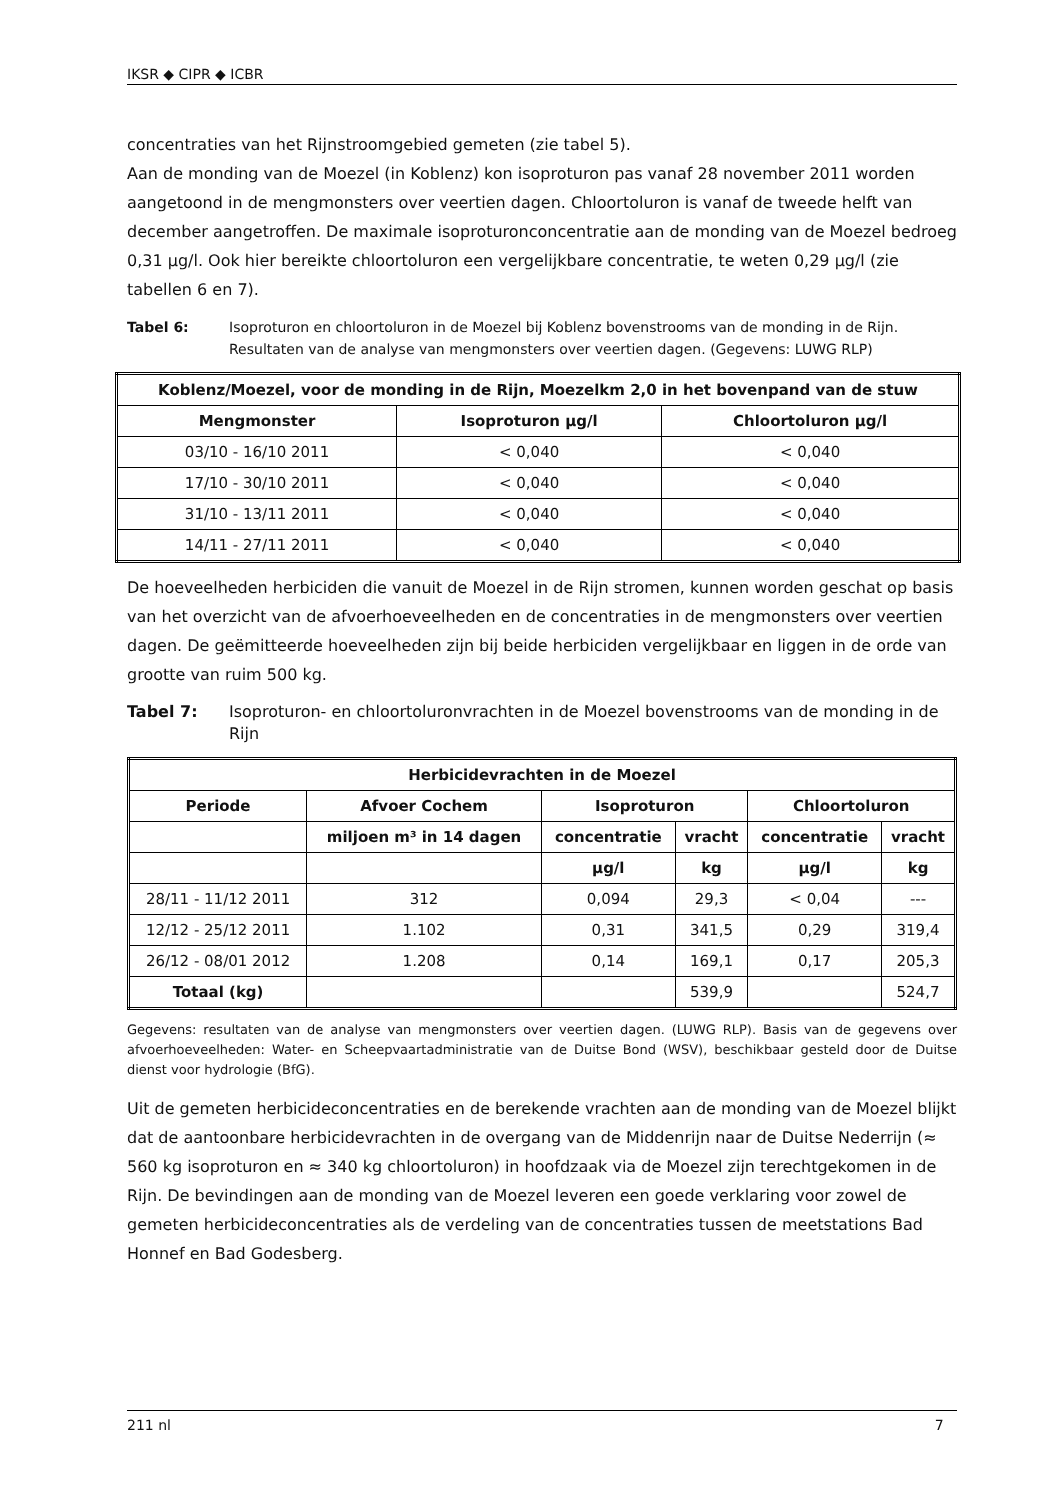IKSR ◆ CIPR ◆ ICBR
concentraties van het Rijnstroomgebied gemeten (zie tabel 5).
Aan de monding van de Moezel (in Koblenz) kon isoproturon pas vanaf 28 november 2011 worden aangetoond in de mengmonsters over veertien dagen. Chloortoluron is vanaf de tweede helft van december aangetroffen. De maximale isoproturonconcentratie aan de monding van de Moezel bedroeg 0,31 µg/l. Ook hier bereikte chloortoluron een vergelijkbare concentratie, te weten 0,29 µg/l (zie tabellen 6 en 7).
Tabel 6: Isoproturon en chloortoluron in de Moezel bij Koblenz bovenstrooms van de monding in de Rijn. Resultaten van de analyse van mengmonsters over veertien dagen. (Gegevens: LUWG RLP)
| Koblenz/Moezel, voor de monding in de Rijn, Moezelkm 2,0 in het bovenpand van de stuw | | |
| --- | --- | --- |
| Mengmonster | Isoproturon µg/l | Chloortoluron µg/l |
| 03/10 - 16/10 2011 | < 0,040 | < 0,040 |
| 17/10 - 30/10 2011 | < 0,040 | < 0,040 |
| 31/10 - 13/11 2011 | < 0,040 | < 0,040 |
| 14/11 - 27/11 2011 | < 0,040 | < 0,040 |
De hoeveelheden herbiciden die vanuit de Moezel in de Rijn stromen, kunnen worden geschat op basis van het overzicht van de afvoerhoeveelheden en de concentraties in de mengmonsters over veertien dagen. De geëmitteerde hoeveelheden zijn bij beide herbiciden vergelijkbaar en liggen in de orde van grootte van ruim 500 kg.
Tabel 7: Isoproturon- en chloortoluronvrachten in de Moezel bovenstrooms van de monding in de Rijn
| Herbicidevrachten in de Moezel | | | | | |
| --- | --- | --- | --- | --- | --- |
| Periode | Afvoer Cochem | Isoproturon | | Chloortoluron | |
| | miljoen m³ in 14 dagen | concentratie | vracht | concentratie | vracht |
| | | µg/l | kg | µg/l | kg |
| 28/11 - 11/12 2011 | 312 | 0,094 | 29,3 | < 0,04 | --- |
| 12/12 - 25/12 2011 | 1.102 | 0,31 | 341,5 | 0,29 | 319,4 |
| 26/12 - 08/01 2012 | 1.208 | 0,14 | 169,1 | 0,17 | 205,3 |
| Totaal (kg) | | | 539,9 | | 524,7 |
Gegevens: resultaten van de analyse van mengmonsters over veertien dagen. (LUWG RLP). Basis van de gegevens over afvoerhoeveelheden: Water- en Scheepvaartadministratie van de Duitse Bond (WSV), beschikbaar gesteld door de Duitse dienst voor hydrologie (BfG).
Uit de gemeten herbicideconcentraties en de berekende vrachten aan de monding van de Moezel blijkt dat de aantoonbare herbicidevrachten in de overgang van de Middenrijn naar de Duitse Nederrijn (≈ 560 kg isoproturon en ≈ 340 kg chloortoluron) in hoofdzaak via de Moezel zijn terechtgekomen in de Rijn. De bevindingen aan de monding van de Moezel leveren een goede verklaring voor zowel de gemeten herbicideconcentraties als de verdeling van de concentraties tussen de meetstations Bad Honnef en Bad Godesberg.
211 nl 7